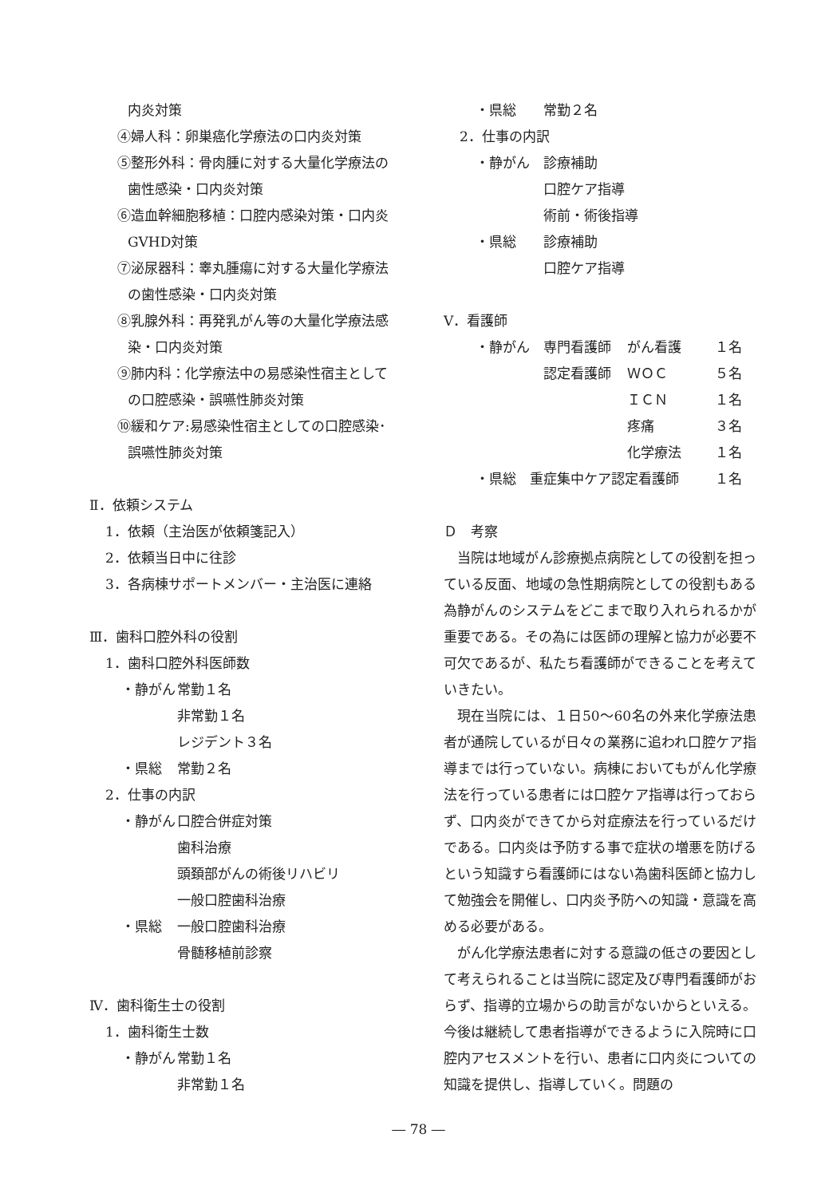内炎対策
④婦人科：卵巣癌化学療法の口内炎対策
⑤整形外科：骨肉腫に対する大量化学療法の
歯性感染・口内炎対策
⑥造血幹細胞移植：口腔内感染対策・口内炎
GVHD対策
⑦泌尿器科：睾丸腫瘍に対する大量化学療法
の歯性感染・口内炎対策
⑧乳腺外科：再発乳がん等の大量化学療法感
染・口内炎対策
⑨肺内科：化学療法中の易感染性宿主として
の口腔感染・誤嚥性肺炎対策
⑩緩和ケア:易感染性宿主としての口腔感染･
誤嚥性肺炎対策
Ⅱ．依頼システム
1．依頼（主治医が依頼箋記入）
2．依頼当日中に往診
3．各病棟サポートメンバー・主治医に連絡
Ⅲ．歯科口腔外科の役割
1．歯科口腔外科医師数
| ・静がん | 常勤１名 |
| | 非常勤１名 |
| | レジデント３名 |
| ・県総 | 常勤２名 |
2．仕事の内訳
| ・静がん | 口腔合併症対策 |
| | 歯科治療 |
| | 頭頚部がんの術後リハビリ |
| | 一般口腔歯科治療 |
| ・県総 | 一般口腔歯科治療 |
| | 骨髄移植前診察 |
Ⅳ．歯科衛生士の役割
1．歯科衛生士数
| ・静がん | 常勤１名 |
| | 非常勤１名 |
| ・県総 | 常勤２名 |
2．仕事の内訳
| ・静がん | 診療補助 |
| | 口腔ケア指導 |
| | 術前・術後指導 |
| ・県総 | 診療補助 |
| | 口腔ケア指導 |
Ⅴ．看護師
| ・静がん | 専門看護師 | がん看護 | １名 |
| | 認定看護師 | ＷＯＣ | ５名 |
| | | ＩＣＮ | １名 |
| | | 疼痛 | ３名 |
| | | 化学療法 | １名 |
| ・県総 重症集中ケア認定看護師 | | | １名 |
Ｄ　考察
当院は地域がん診療拠点病院としての役割を担っている反面、地域の急性期病院としての役割もある為静がんのシステムをどこまで取り入れられるかが重要である。その為には医師の理解と協力が必要不可欠であるが、私たち看護師ができることを考えていきたい。
現在当院には、１日50～60名の外来化学療法患者が通院しているが日々の業務に追われ口腔ケア指導までは行っていない。病棟においてもがん化学療法を行っている患者には口腔ケア指導は行っておらず、口内炎ができてから対症療法を行っているだけである。口内炎は予防する事で症状の増悪を防げるという知識すら看護師にはない為歯科医師と協力して勉強会を開催し、口内炎予防への知識・意識を高める必要がある。
がん化学療法患者に対する意識の低さの要因として考えられることは当院に認定及び専門看護師がおらず、指導的立場からの助言がないからといえる。今後は継続して患者指導ができるように入院時に口腔内アセスメントを行い、患者に口内炎についての知識を提供し、指導していく。問題の
― 78 ―